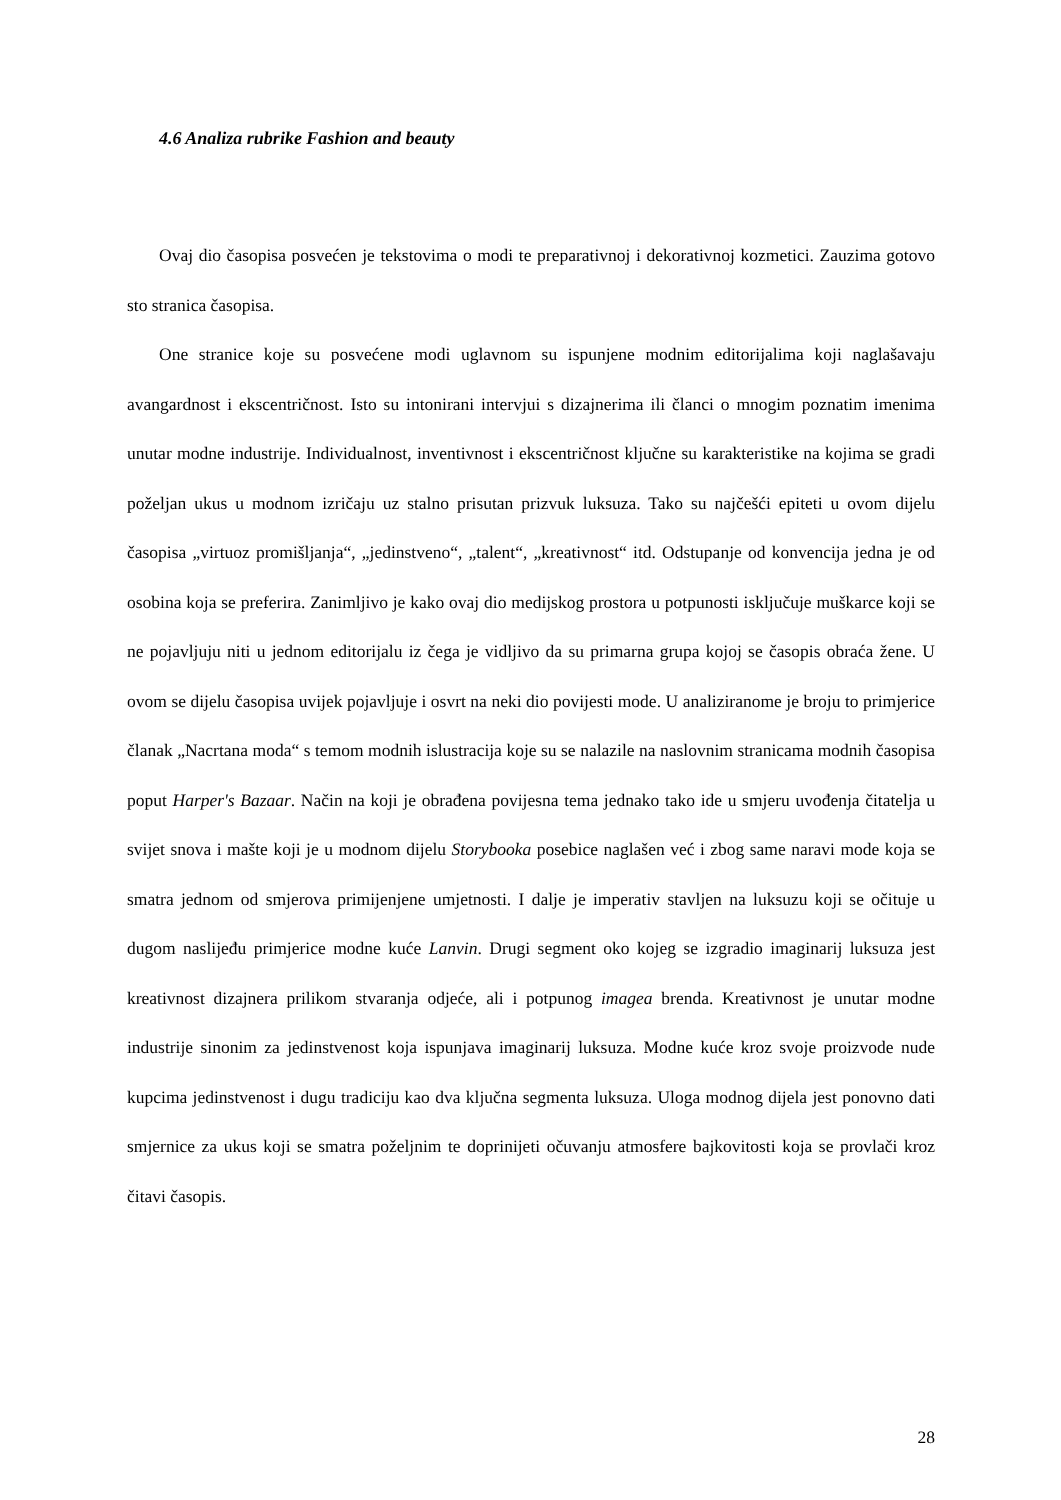4.6 Analiza rubrike Fashion and beauty
Ovaj dio časopisa posvećen je tekstovima o modi te preparativnoj i dekorativnoj kozmetici. Zauzima gotovo sto stranica časopisa.
One stranice koje su posvećene modi uglavnom su ispunjene modnim editorijalima koji naglašavaju avangardnost i ekscentričnost. Isto su intonirani intervjui s dizajnerima ili članci o mnogim poznatim imenima unutar modne industrije. Individualnost, inventivnost i ekscentričnost ključne su karakteristike na kojima se gradi poželjan ukus u modnom izričaju uz stalno prisutan prizvuk luksuza. Tako su najčešći epiteti u ovom dijelu časopisa „virtuoz promišljanja“, „jedinstveno“, „talent“, „kreativnost“ itd. Odstupanje od konvencija jedna je od osobina koja se preferira. Zanimljivo je kako ovaj dio medijskog prostora u potpunosti isključuje muškarce koji se ne pojavljuju niti u jednom editorijalu iz čega je vidljivo da su primarna grupa kojoj se časopis obraća žene. U ovom se dijelu časopisa uvijek pojavljuje i osvrt na neki dio povijesti mode. U analiziranome je broju to primjerice članak „Nacrtana moda“ s temom modnih islustracija koje su se nalazile na naslovnim stranicama modnih časopisa poput Harper's Bazaar. Način na koji je obrađena povijesna tema jednako tako ide u smjeru uvođenja čitatelja u svijet snova i mašte koji je u modnom dijelu Storybooka posebice naglašen već i zbog same naravi mode koja se smatra jednom od smjerova primijenjene umjetnosti. I dalje je imperativ stavljen na luksuzu koji se očituje u dugom naslijeđu primjerice modne kuće Lanvin. Drugi segment oko kojeg se izgradio imaginarij luksuza jest kreativnost dizajnera prilikom stvaranja odjeće, ali i potpunog imagea brenda. Kreativnost je unutar modne industrije sinonim za jedinstvenost koja ispunjava imaginarij luksuza. Modne kuće kroz svoje proizvode nude kupcima jedinstvenost i dugu tradiciju kao dva ključna segmenta luksuza. Uloga modnog dijela jest ponovno dati smjernice za ukus koji se smatra poželjnim te doprinijeti očuvanju atmosfere bajkovitosti koja se provlači kroz čitavi časopis.
28